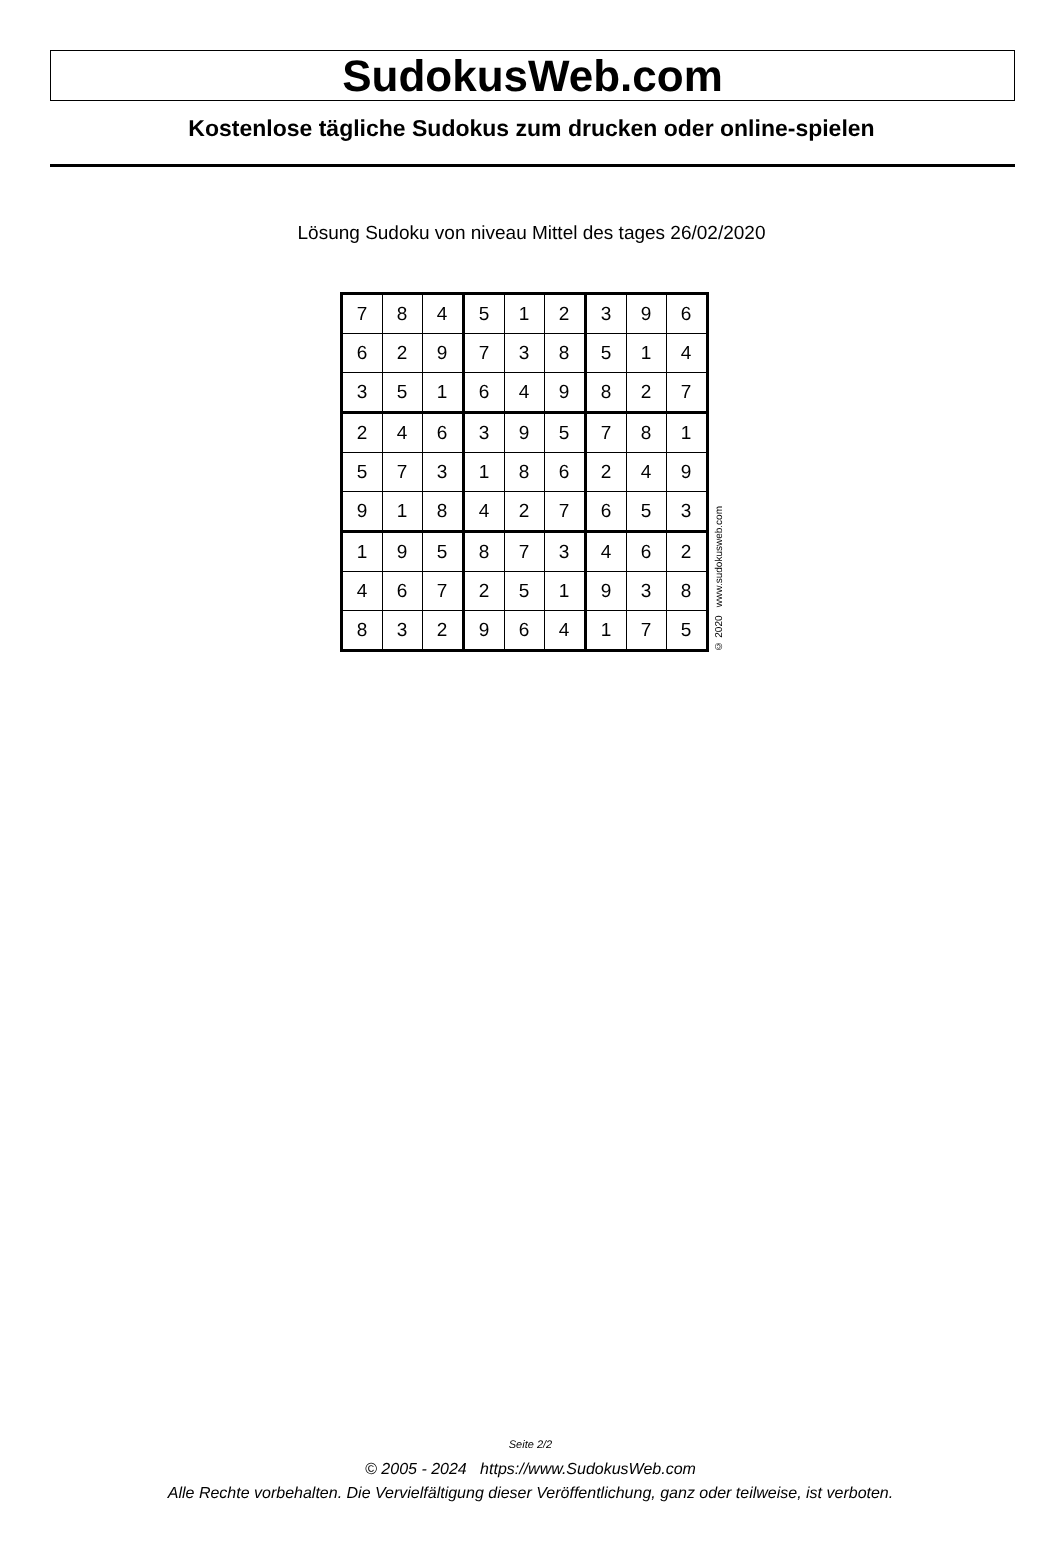SudokusWeb.com
Kostenlose tägliche Sudokus zum drucken oder online-spielen
Lösung Sudoku von niveau Mittel des tages 26/02/2020
| 7 | 8 | 4 | 5 | 1 | 2 | 3 | 9 | 6 |
| 6 | 2 | 9 | 7 | 3 | 8 | 5 | 1 | 4 |
| 3 | 5 | 1 | 6 | 4 | 9 | 8 | 2 | 7 |
| 2 | 4 | 6 | 3 | 9 | 5 | 7 | 8 | 1 |
| 5 | 7 | 3 | 1 | 8 | 6 | 2 | 4 | 9 |
| 9 | 1 | 8 | 4 | 2 | 7 | 6 | 5 | 3 |
| 1 | 9 | 5 | 8 | 7 | 3 | 4 | 6 | 2 |
| 4 | 6 | 7 | 2 | 5 | 1 | 9 | 3 | 8 |
| 8 | 3 | 2 | 9 | 6 | 4 | 1 | 7 | 5 |
© 2020 www.sudokusweb.com
Seite 2/2
© 2005 - 2024 https://www.SudokusWeb.com
Alle Rechte vorbehalten. Die Vervielfältigung dieser Veröffentlichung, ganz oder teilweise, ist verboten.